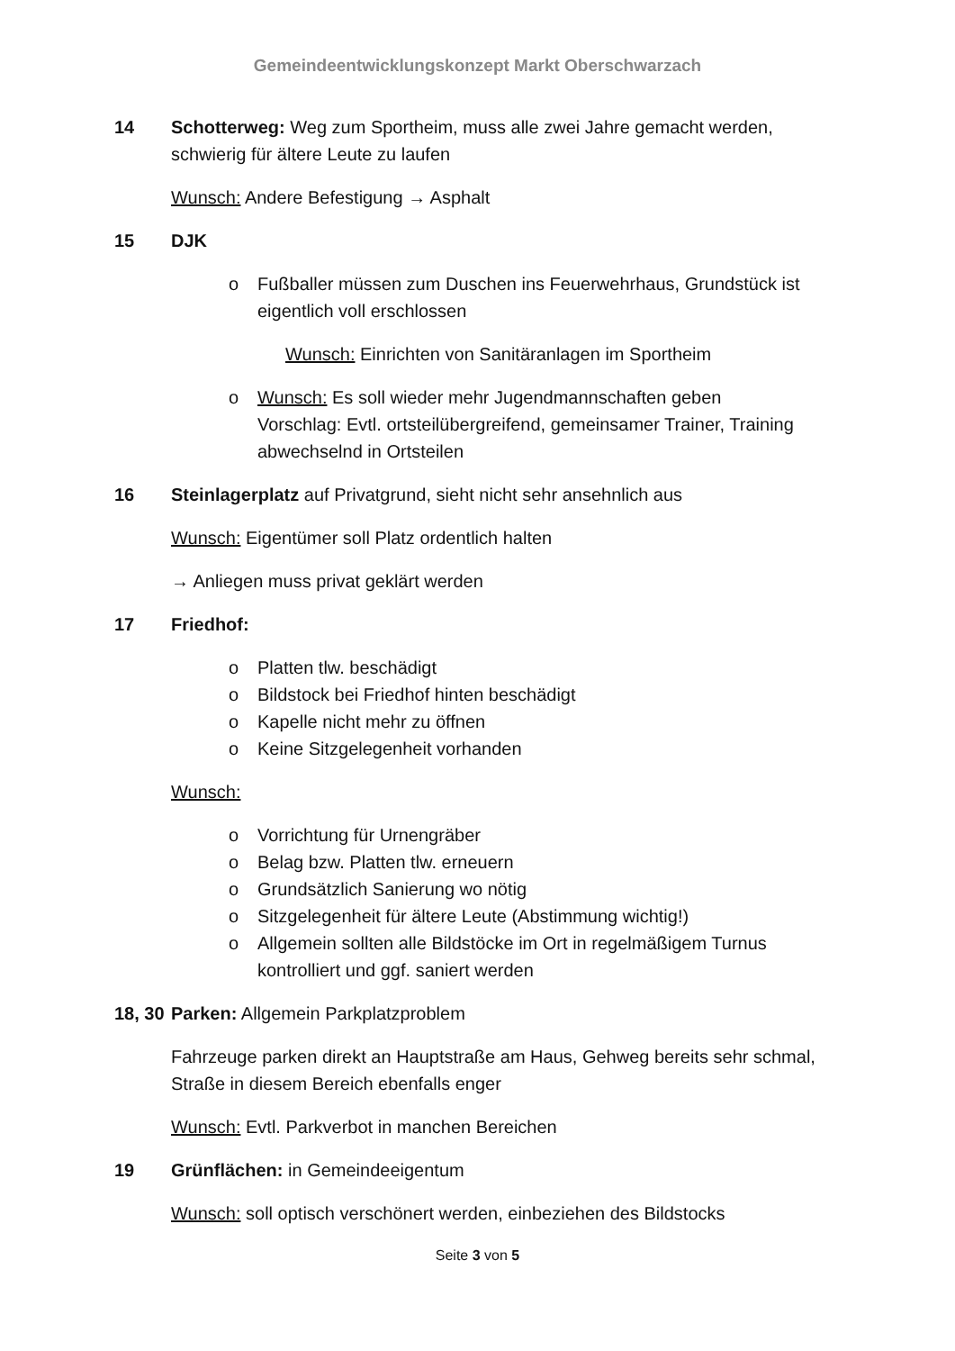Gemeindeentwicklungskonzept Markt Oberschwarzach
14 Schotterweg: Weg zum Sportheim, muss alle zwei Jahre gemacht werden, schwierig für ältere Leute zu laufen
Wunsch: Andere Befestigung → Asphalt
15 DJK
o Fußballer müssen zum Duschen ins Feuerwehrhaus, Grundstück ist eigentlich voll erschlossen
Wunsch: Einrichten von Sanitäranlagen im Sportheim
o Wunsch: Es soll wieder mehr Jugendmannschaften geben
Vorschlag: Evtl. ortsteilübergreifend, gemeinsamer Trainer, Training abwechselnd in Ortsteilen
16 Steinlagerplatz auf Privatgrund, sieht nicht sehr ansehnlich aus
Wunsch: Eigentümer soll Platz ordentlich halten
→ Anliegen muss privat geklärt werden
17 Friedhof:
o Platten tlw. beschädigt
o Bildstock bei Friedhof hinten beschädigt
o Kapelle nicht mehr zu öffnen
o Keine Sitzgelegenheit vorhanden
Wunsch:
o Vorrichtung für Urnengräber
o Belag bzw. Platten tlw. erneuern
o Grundsätzlich Sanierung wo nötig
o Sitzgelegenheit für ältere Leute (Abstimmung wichtig!)
o Allgemein sollten alle Bildstöcke im Ort in regelmäßigem Turnus kontrolliert und ggf. saniert werden
18, 30
Parken: Allgemein Parkplatzproblem
Fahrzeuge parken direkt an Hauptstraße am Haus, Gehweg bereits sehr schmal, Straße in diesem Bereich ebenfalls enger
Wunsch: Evtl. Parkverbot in manchen Bereichen
19 Grünflächen: in Gemeindeeigentum
Wunsch: soll optisch verschönert werden, einbeziehen des Bildstocks
Seite 3 von 5